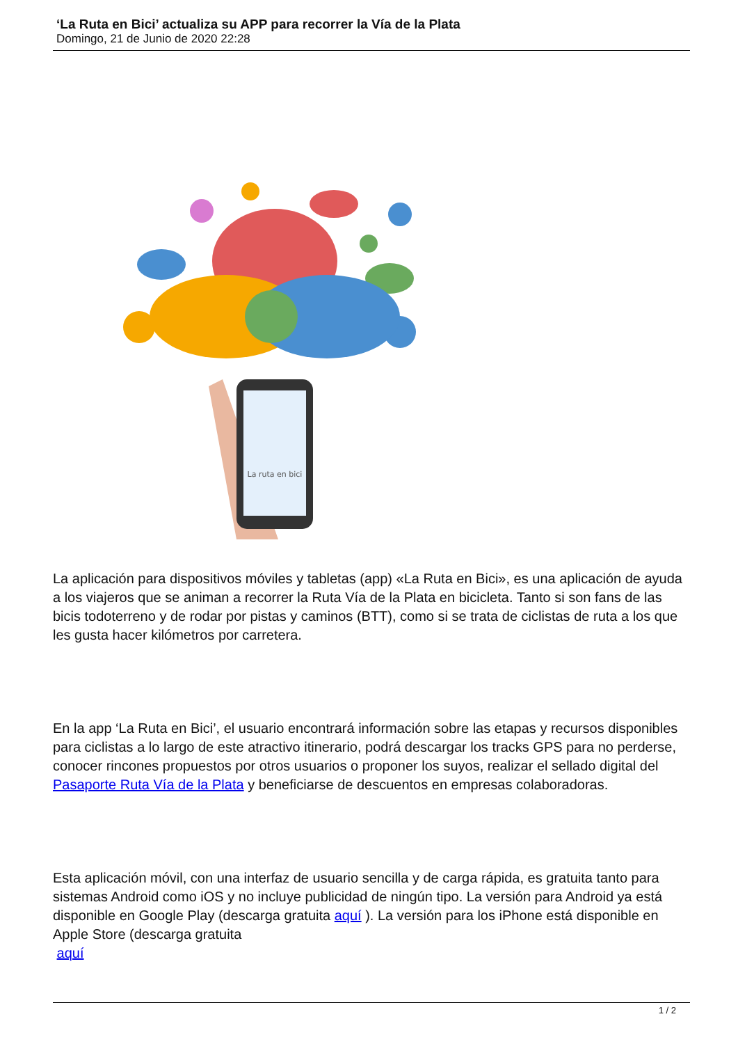‘La Ruta en Bici’ actualiza su APP para recorrer la Vía de la Plata
Domingo, 21 de Junio de 2020 22:28
La ruta en bici
La aplicación para dispositivos móviles y tabletas (app) «La Ruta en Bici», es una aplicación de ayuda a los viajeros que se animan a recorrer la Ruta Vía de la Plata en bicicleta. Tanto si son fans de las bicis todoterreno y de rodar por pistas y caminos (BTT), como si se trata de ciclistas de ruta a los que les gusta hacer kilómetros por carretera.
En la app ‘La Ruta en Bici’, el usuario encontrará información sobre las etapas y recursos disponibles para ciclistas a lo largo de este atractivo itinerario, podrá descargar los tracks GPS para no perderse, conocer rincones propuestos por otros usuarios o proponer los suyos, realizar el sellado digital del Pasaporte Ruta Vía de la Plata y beneficiarse de descuentos en empresas colaboradoras.
Esta aplicación móvil, con una interfaz de usuario sencilla y de carga rápida, es gratuita tanto para sistemas Android como iOS y no incluye publicidad de ningún tipo. La versión para Android ya está disponible en Google Play (descarga gratuita aquí ). La versión para los iPhone está disponible en Apple Store (descarga gratuita
aquí
1 / 2